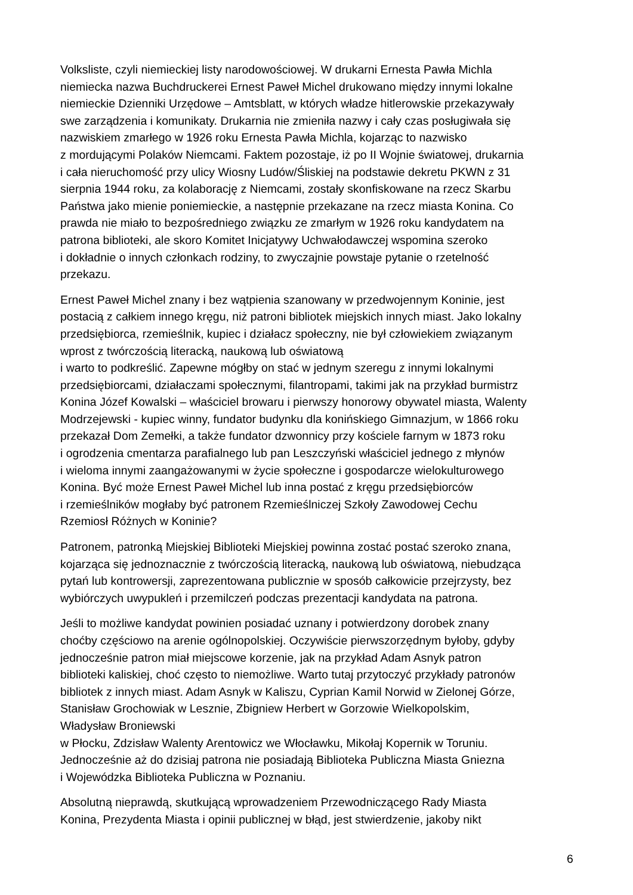Volksliste, czyli niemieckiej listy narodowościowej. W drukarni Ernesta Pawła Michla
niemiecka nazwa Buchdruckerei Ernest Paweł Michel drukowano między innymi lokalne
niemieckie Dzienniki Urzędowe – Amtsblatt, w których władze hitlerowskie przekazywały
swe zarządzenia i komunikaty. Drukarnia nie zmieniła nazwy i cały czas posługiwała się
nazwiskiem zmarłego w 1926 roku Ernesta Pawła Michla, kojarząc to nazwisko
z mordującymi Polaków Niemcami. Faktem pozostaje, iż po II Wojnie światowej, drukarnia
i cała nieruchomość przy ulicy Wiosny Ludów/Śliskiej na podstawie dekretu PKWN z 31
sierpnia 1944 roku, za kolaborację z Niemcami, zostały skonfiskowane na rzecz Skarbu
Państwa jako mienie poniemieckie, a następnie przekazane na rzecz miasta Konina. Co
prawda nie miało to bezpośredniego związku ze zmarłym w 1926 roku kandydatem na
patrona biblioteki, ale skoro Komitet Inicjatywy Uchwałodawczej wspomina szeroko
i dokładnie o innych członkach rodziny, to zwyczajnie powstaje pytanie o rzetelność
przekazu.
Ernest Paweł Michel znany i bez wątpienia szanowany w przedwojennym Koninie, jest
postacią z całkiem innego kręgu, niż patroni bibliotek miejskich innych miast. Jako lokalny
przedsiębiorca, rzemieślnik, kupiec i działacz społeczny, nie był człowiekiem związanym
wprost z twórczością literacką, naukową lub oświatową
i warto to podkreślić. Zapewne mógłby on stać w jednym szeregu z innymi lokalnymi
przedsiębiorcami, działaczami społecznymi, filantropami, takimi jak na przykład burmistrz
Konina Józef Kowalski – właściciel browaru i pierwszy honorowy obywatel miasta, Walenty
Modrzejewski - kupiec winny, fundator budynku dla konińskiego Gimnazjum, w 1866 roku
przekazał Dom Zemełki, a także fundator dzwonnicy przy kościele farnym w 1873 roku
i ogrodzenia cmentarza parafialnego lub pan Leszczyński właściciel jednego z młynów
i wieloma innymi zaangażowanymi w życie społeczne i gospodarcze wielokulturowego
Konina. Być może Ernest Paweł Michel lub inna postać z kręgu przedsiębiorców
i rzemieślników mogłaby być patronem Rzemieślniczej Szkoły Zawodowej Cechu
Rzemiosł Różnych w Koninie?
Patronem, patronką Miejskiej Biblioteki Miejskiej powinna zostać postać szeroko znana,
kojarząca się jednoznacznie z twórczością literacką, naukową lub oświatową, niebudząca
pytań lub kontrowersji, zaprezentowana publicznie w sposób całkowicie przejrzysty, bez
wybiórczych uwypukleń i przemilczeń podczas prezentacji kandydata na patrona.
Jeśli to możliwe kandydat powinien posiadać uznany i potwierdzony dorobek znany
choćby częściowo na arenie ogólnopolskiej. Oczywiście pierwszorzędnym byłoby, gdyby
jednocześnie patron miał miejscowe korzenie, jak na przykład Adam Asnyk patron
biblioteki kaliskiej, choć często to niemożliwe. Warto tutaj przytoczyć przykłady patronów
bibliotek z innych miast. Adam Asnyk w Kaliszu, Cyprian Kamil Norwid w Zielonej Górze,
Stanisław Grochowiak w Lesznie, Zbigniew Herbert w Gorzowie Wielkopolskim,
Władysław Broniewski
w Płocku, Zdzisław Walenty Arentowicz we Włocławku, Mikołaj Kopernik w Toruniu.
Jednocześnie aż do dzisiaj patrona nie posiadają Biblioteka Publiczna Miasta Gniezna
i Wojewódzka Biblioteka Publiczna w Poznaniu.
Absolutną nieprawdą, skutkującą wprowadzeniem Przewodniczącego Rady Miasta
Konina, Prezydenta Miasta i opinii publicznej w błąd, jest stwierdzenie, jakoby nikt
6